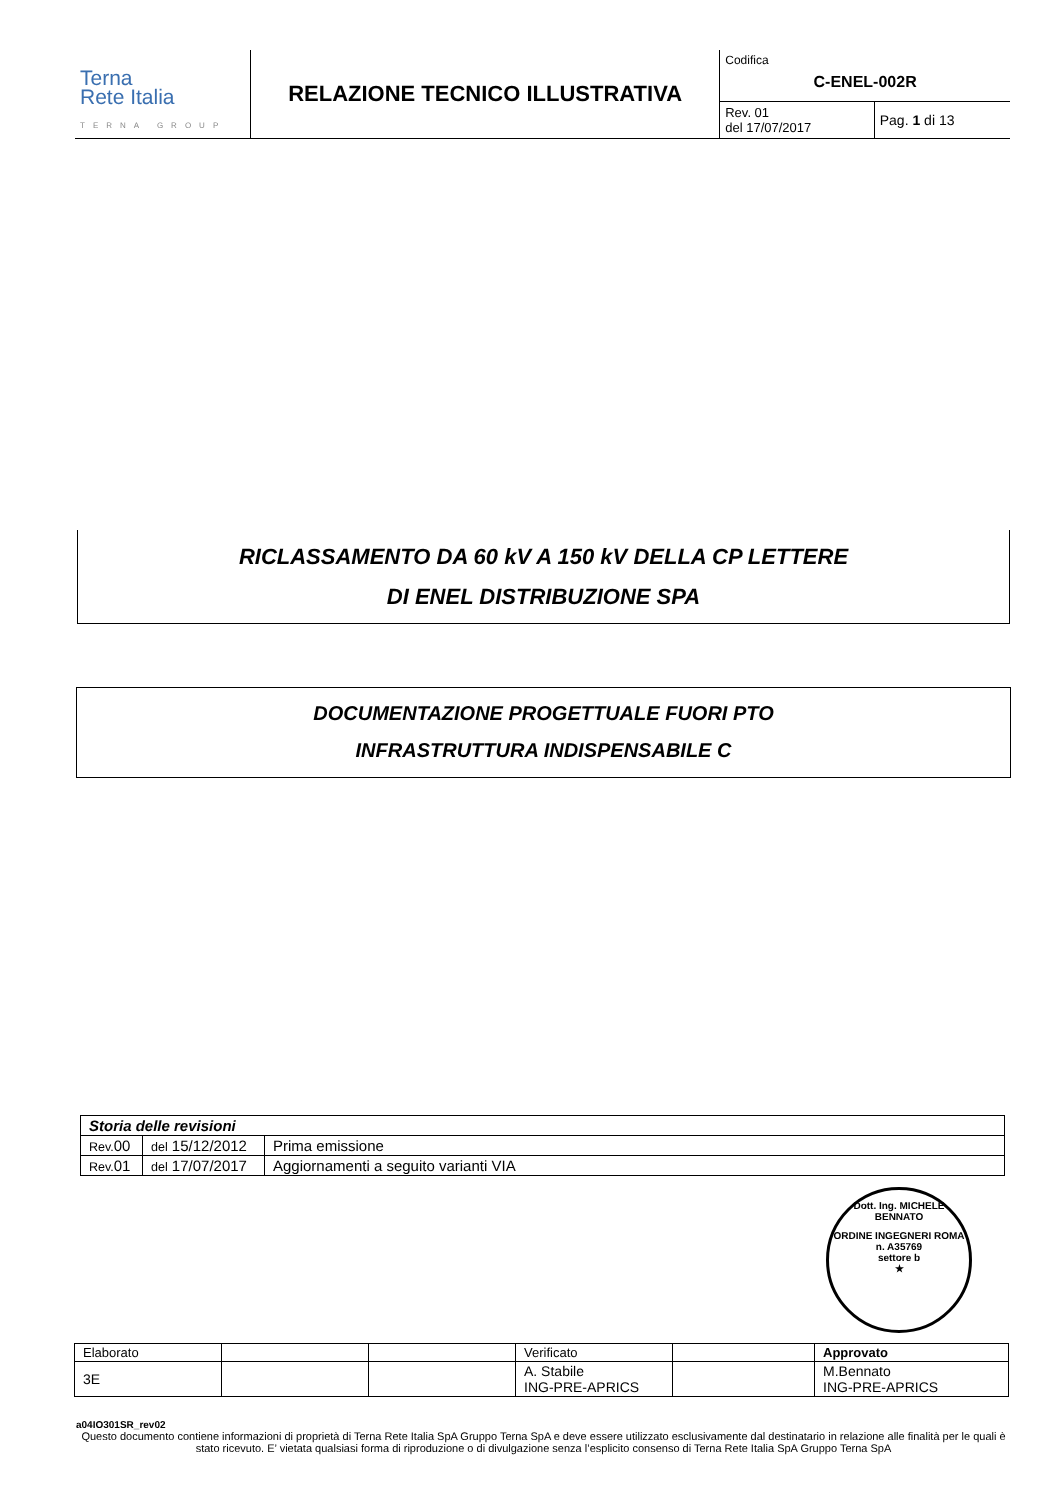| Terna Rete Italia TERNA GROUP | RELAZIONE TECNICO ILLUSTRATIVA | Codifica C-ENEL-002R | |
| | | Rev. 01 del 17/07/2017 | Pag. 1 di 13 |
RICLASSAMENTO DA 60 kV A 150 kV DELLA CP LETTERE
DI ENEL DISTRIBUZIONE SPA
DOCUMENTAZIONE PROGETTUALE FUORI PTO
INFRASTRUTTURA INDISPENSABILE C
| Storia delle revisioni | | |
| Rev. 00 | del 15/12/2012 | Prima emissione |
| Rev. 01 | del 17/07/2017 | Aggiornamenti a seguito varianti VIA |
Dott. Ing. MICHELE BENNATO
ORDINE INGEGNERI ROMA
n. A35769
settore b
★
| Elaborato | | | Verificato | | Approvato |
| 3E | | | A. Stabile ING-PRE-APRICS | | M.Bennato ING-PRE-APRICS |
a04IO301SR_rev02
Questo documento contiene informazioni di proprietà di Terna Rete Italia SpA Gruppo Terna SpA e deve essere utilizzato esclusivamente dal destinatario in relazione alle finalità per le quali è stato ricevuto. E’ vietata qualsiasi forma di riproduzione o di divulgazione senza l’esplicito consenso di Terna Rete Italia SpA Gruppo Terna SpA